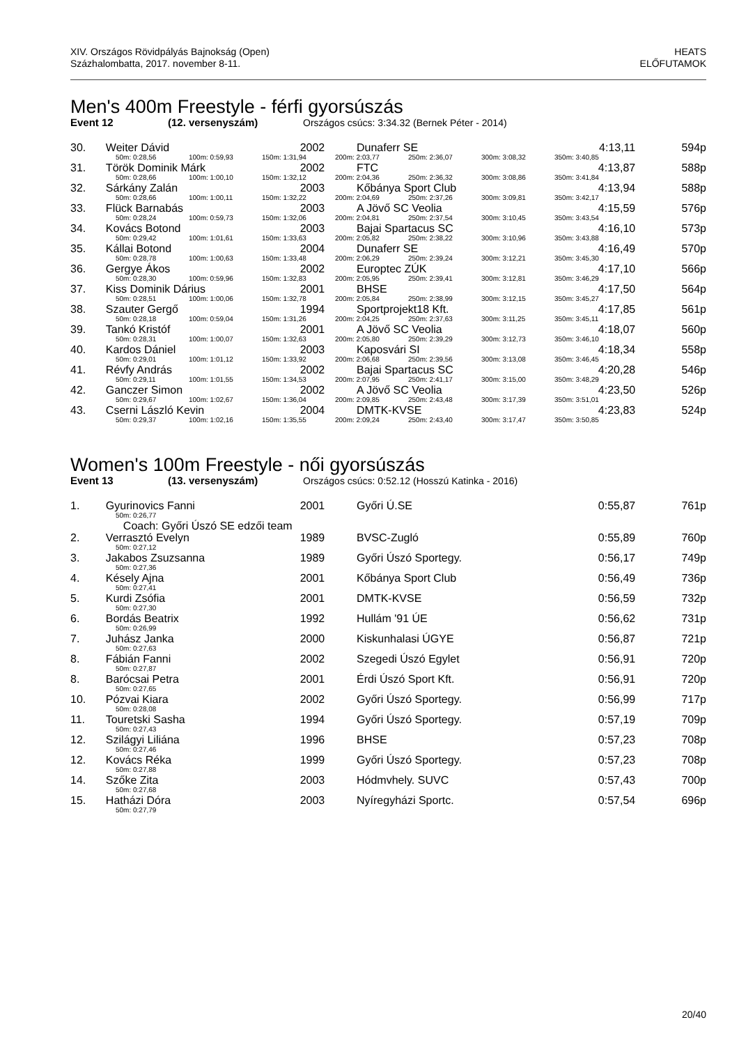XIV. Országos Rövidpályás Bajnokság (Open)
Százhalombatta, 2017. november 8-11.
HEATS
ELŐFUTAMOK
Men's 400m Freestyle - férfi gyorsúszás
Event 12 (12. versenyszám) Országos csúcs: 3:34.32 (Bernek Péter - 2014)
| 30. | Weiter Dávid | 2002 | Dunaferr SE | 4:13,11 | 594p |
| 50m: 0:28,56 100m: 0:59,93 150m: 1:31,94 200m: 2:03,77 250m: 2:36,07 300m: 3:08,32 350m: 3:40,85 | | | | | |
| 31. | Török Dominik Márk | 2002 | FTC | 4:13,87 | 588p |
| 50m: 0:28,66 100m: 1:00,10 150m: 1:32,12 200m: 2:04,36 250m: 2:36,32 300m: 3:08,86 350m: 3:41,84 | | | | | |
| 32. | Sárkány Zalán | 2003 | Kőbánya Sport Club | 4:13,94 | 588p |
| 50m: 0:28,66 100m: 1:00,11 150m: 1:32,22 200m: 2:04,69 250m: 2:37,26 300m: 3:09,81 350m: 3:42,17 | | | | | |
| 33. | Flück Barnabás | 2003 | A Jövő SC Veolia | 4:15,59 | 576p |
| 50m: 0:28,24 100m: 0:59,73 150m: 1:32,06 200m: 2:04,81 250m: 2:37,54 300m: 3:10,45 350m: 3:43,54 | | | | | |
| 34. | Kovács Botond | 2003 | Bajai Spartacus SC | 4:16,10 | 573p |
| 50m: 0:29,42 100m: 1:01,61 150m: 1:33,63 200m: 2:05,82 250m: 2:38,22 300m: 3:10,96 350m: 3:43,88 | | | | | |
| 35. | Kállai Botond | 2004 | Dunaferr SE | 4:16,49 | 570p |
| 50m: 0:28,78 100m: 1:00,63 150m: 1:33,48 200m: 2:06,29 250m: 2:39,24 300m: 3:12,21 350m: 3:45,30 | | | | | |
| 36. | Gergye Ákos | 2002 | Europtec ZÚK | 4:17,10 | 566p |
| 50m: 0:28,30 100m: 0:59,96 150m: 1:32,83 200m: 2:05,95 250m: 2:39,41 300m: 3:12,81 350m: 3:46,29 | | | | | |
| 37. | Kiss Dominik Dárius | 2001 | BHSE | 4:17,50 | 564p |
| 50m: 0:28,51 100m: 1:00,06 150m: 1:32,78 200m: 2:05,84 250m: 2:38,99 300m: 3:12,15 350m: 3:45,27 | | | | | |
| 38. | Szauter Gergő | 1994 | Sportprojekt18 Kft. | 4:17,85 | 561p |
| 50m: 0:28,18 100m: 0:59,04 150m: 1:31,26 200m: 2:04,25 250m: 2:37,63 300m: 3:11,25 350m: 3:45,11 | | | | | |
| 39. | Tankó Kristóf | 2001 | A Jövő SC Veolia | 4:18,07 | 560p |
| 50m: 0:28,31 100m: 1:00,07 150m: 1:32,63 200m: 2:05,80 250m: 2:39,29 300m: 3:12,73 350m: 3:46,10 | | | | | |
| 40. | Kardos Dániel | 2003 | Kaposvári SI | 4:18,34 | 558p |
| 50m: 0:29,01 100m: 1:01,12 150m: 1:33,92 200m: 2:06,68 250m: 2:39,56 300m: 3:13,08 350m: 3:46,45 | | | | | |
| 41. | Révfy András | 2002 | Bajai Spartacus SC | 4:20,28 | 546p |
| 50m: 0:29,11 100m: 1:01,55 150m: 1:34,53 200m: 2:07,95 250m: 2:41,17 300m: 3:15,00 350m: 3:48,29 | | | | | |
| 42. | Ganczer Simon | 2002 | A Jövő SC Veolia | 4:23,50 | 526p |
| 50m: 0:29,67 100m: 1:02,67 150m: 1:36,04 200m: 2:09,85 250m: 2:43,48 300m: 3:17,39 350m: 3:51,01 | | | | | |
| 43. | Cserni László Kevin | 2004 | DMTK-KVSE | 4:23,83 | 524p |
| 50m: 0:29,37 100m: 1:02,16 150m: 1:35,55 200m: 2:09,24 250m: 2:43,40 300m: 3:17,47 350m: 3:50,85 | | | | | |
Women's 100m Freestyle - női gyorsúszás
Event 13 (13. versenyszám) Országos csúcs: 0:52.12 (Hosszú Katinka - 2016)
| 1. | Gyurinovics Fanni | 2001 | Győri Ú.SE | 0:55,87 | 761p |
| 50m: 0:26,77 | | | | | |
| | Coach: Győri Úszó SE edzői team | | | | |
| 2. | Verrasztó Evelyn | 1989 | BVSC-Zugló | 0:55,89 | 760p |
| 50m: 0:27,12 | | | | | |
| 3. | Jakabos Zsuzsanna | 1989 | Győri Úszó Sportegy. | 0:56,17 | 749p |
| 50m: 0:27,36 | | | | | |
| 4. | Késely Ajna | 2001 | Kőbánya Sport Club | 0:56,49 | 736p |
| 50m: 0:27,41 | | | | | |
| 5. | Kurdi Zsófia | 2001 | DMTK-KVSE | 0:56,59 | 732p |
| 50m: 0:27,30 | | | | | |
| 6. | Bordás Beatrix | 1992 | Hullám '91 ÚE | 0:56,62 | 731p |
| 50m: 0:26,99 | | | | | |
| 7. | Juhász Janka | 2000 | Kiskunhalasi ÚGYE | 0:56,87 | 721p |
| 50m: 0:27,63 | | | | | |
| 8. | Fábián Fanni | 2002 | Szegedi Úszó Egylet | 0:56,91 | 720p |
| 50m: 0:27,87 | | | | | |
| 8. | Barócsai Petra | 2001 | Érdi Úszó Sport Kft. | 0:56,91 | 720p |
| 50m: 0:27,65 | | | | | |
| 10. | Pózvai Kiara | 2002 | Győri Úszó Sportegy. | 0:56,99 | 717p |
| 50m: 0:28,08 | | | | | |
| 11. | Touretski Sasha | 1994 | Győri Úszó Sportegy. | 0:57,19 | 709p |
| 50m: 0:27,43 | | | | | |
| 12. | Szilágyi Liliána | 1996 | BHSE | 0:57,23 | 708p |
| 50m: 0:27,46 | | | | | |
| 12. | Kovács Réka | 1999 | Győri Úszó Sportegy. | 0:57,23 | 708p |
| 50m: 0:27,88 | | | | | |
| 14. | Szőke Zita | 2003 | Hódmvhely. SUVC | 0:57,43 | 700p |
| 50m: 0:27,68 | | | | | |
| 15. | Hatházi Dóra | 2003 | Nyíregyházi Sportc. | 0:57,54 | 696p |
| 50m: 0:27,79 | | | | | |
20/40